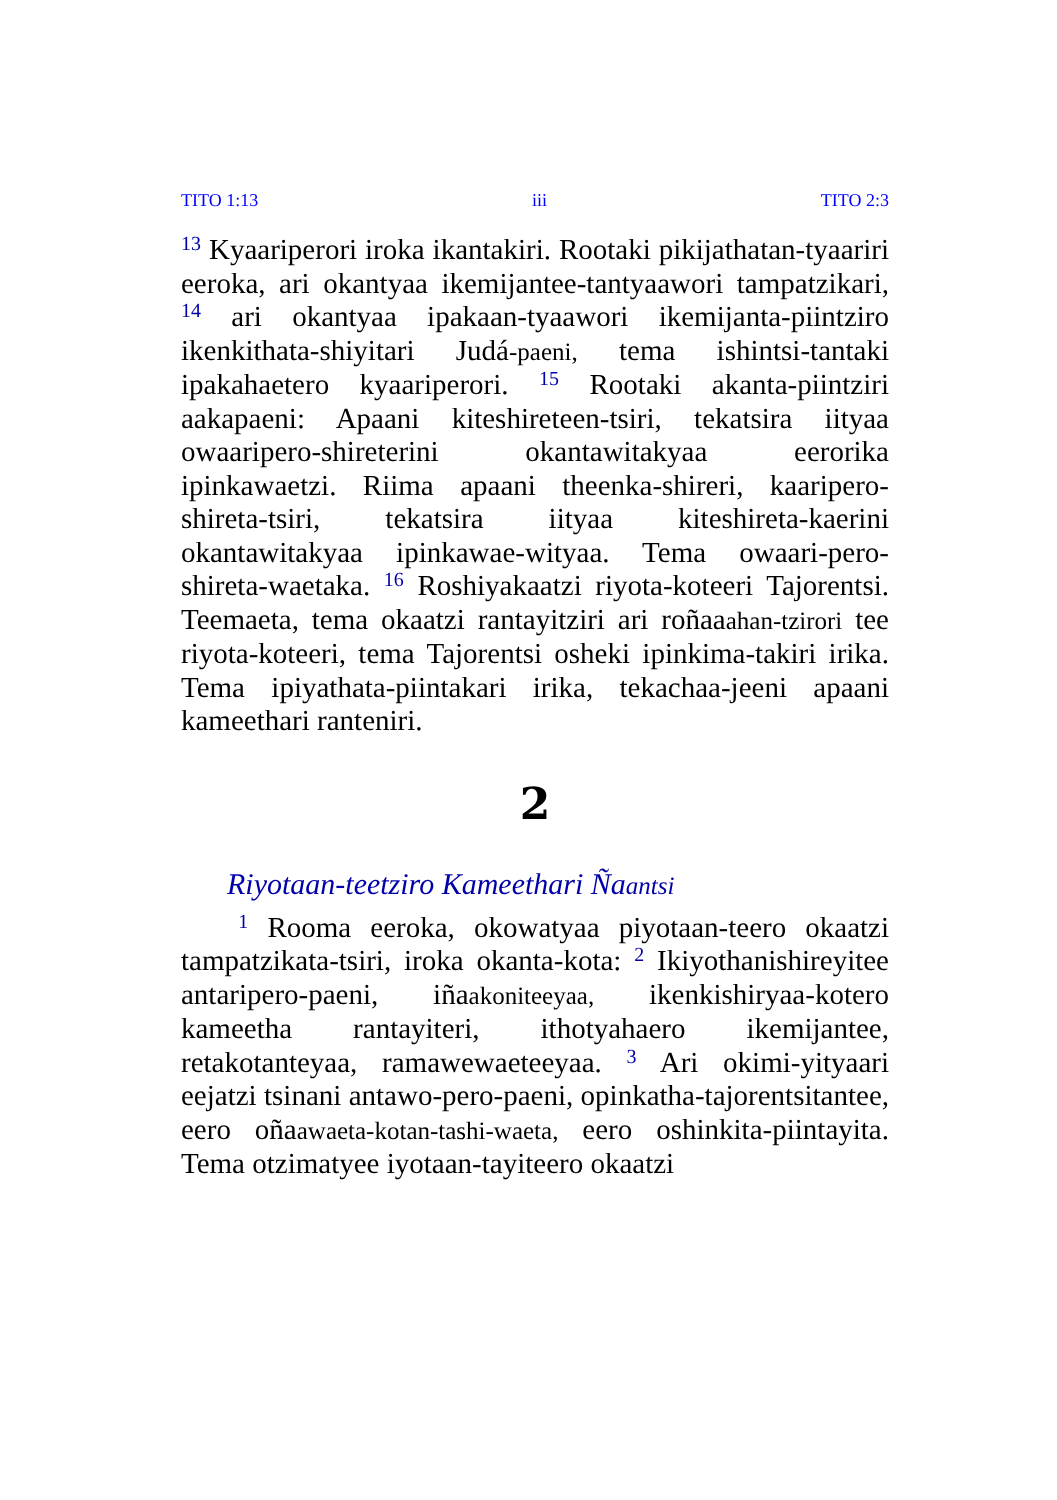TITO 1:13 iii TITO 2:3
<sup>13</sup> Kyaariperori iroka ikantakiri. Rootaki pikijathatan-tyaariri eeroka, ari okantyaa ikemijantee-tantyaawori tampatzikari, <sup>14</sup> ari okantyaa ipakaan-tyaawori ikemijanta-piintziro ikenkithata-shiyitari Judá-paeni, tema ishintsi-tantaki ipakahaetero kyaariperori. <sup>15</sup> Rootaki akanta-piintziri aakapaeni: Apaani kiteshireteen-tsiri, tekatsira iityaa owaaripero-shireterini okantawitakyaa eerorika ipinkawaetzi. Riima apaani theenka-shireri, kaaripero-shireta-tsiri, tekatsira iityaa kiteshireta-kaerini okantawitakyaa ipinkawae-wityaa. Tema owaari-pero-shireta-waetaka. <sup>16</sup> Roshiyakaatzi riyota-koteeri Tajorentsi. Teemaeta, tema okaatzi rantayitziri ari roñaaahan-tzirori tee riyota-koteeri, tema Tajorentsi osheki ipinkima-takiri irika. Tema ipiyathata-piintakari irika, tekachaa-jeeni apaani kameethari ranteniri.
2
Riyotaan-teetziro Kameethari Ñaantsi
<sup>1</sup> Rooma eeroka, okowatyaa piyotaan-teero okaatzi tampatzikata-tsiri, iroka okanta-kota: <sup>2</sup> Ikiyothanishireyitee antaripero-paeni, iñaakoniteeyaa, ikenkishiryaa-kotero kameetha rantayiteri, ithotyahaero ikemijantee, retakotanteyaa, ramawewaeteeyaa. <sup>3</sup> Ari okimi-yityaari eejatzi tsinani antawo-pero-paeni, opinkatha-tajorentsitantee, eero oñaawaeta-kotan-tashi-waeta, eero oshinkita-piintayita. Tema otzimatyee iyotaan-tayiteero okaatzi